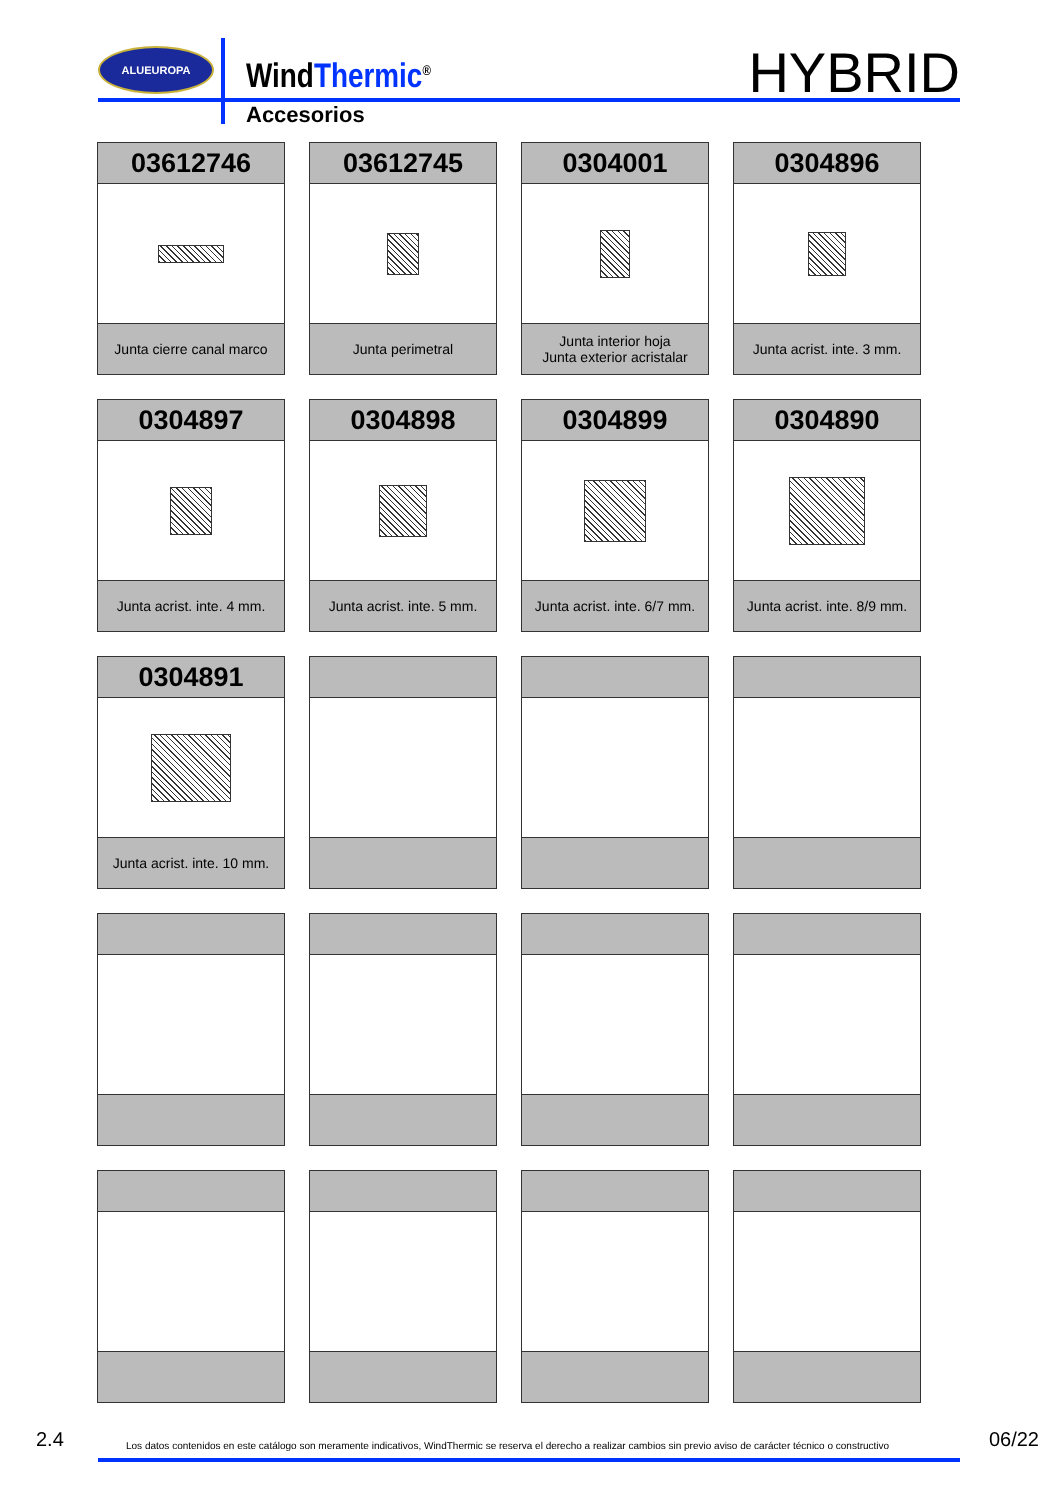ALUEUROPA
WindThermic<sup>®</sup>
Accesorios
HYBRID
03612746
Junta cierre canal marco
03612745
Junta perimetral
0304001
Junta interior hoja
Junta exterior acristalar
0304896
Junta acrist. inte. 3 mm.
0304897
Junta acrist. inte. 4 mm.
0304898
Junta acrist. inte. 5 mm.
0304899
Junta acrist. inte. 6/7 mm.
0304890
Junta acrist. inte. 8/9 mm.
0304891
Junta acrist. inte. 10 mm.
2.4
Los datos contenidos en este catálogo son meramente indicativos, WindThermic se reserva el derecho a realizar cambios sin previo aviso de carácter técnico o constructivo
06/22